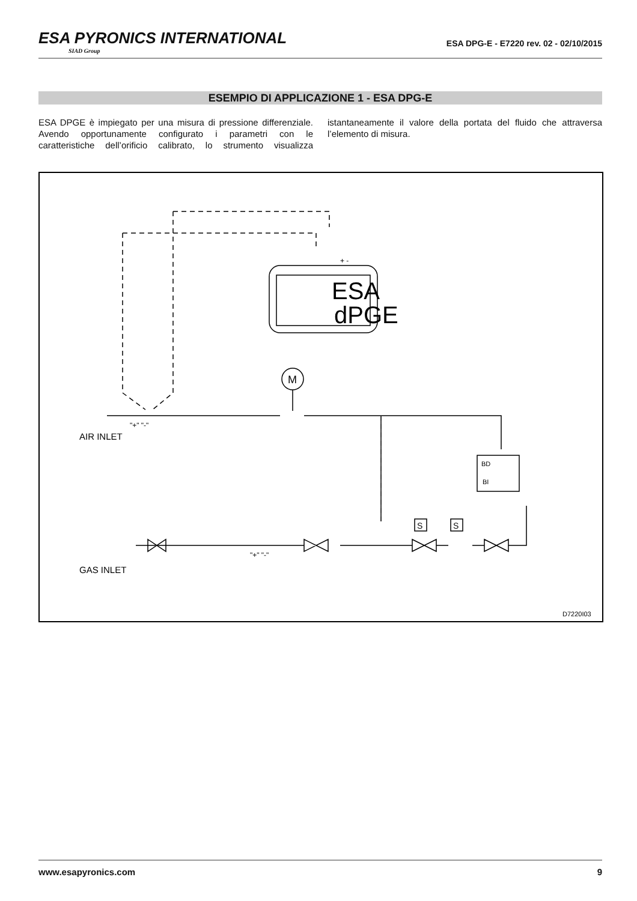ESA PYRONICS INTERNATIONAL
SIAD Group
ESA DPG-E - E7220 rev. 02 - 02/10/2015
ESEMPIO DI APPLICAZIONE 1 - ESA DPG-E
ESA DPGE è impiegato per una misura di pressione differenziale. Avendo opportunamente configurato i parametri con le caratteristiche dell’orificio calibrato, lo strumento visualizza istantaneamente il valore della portata del fluido che attraversa l’elemento di misura.
ESA
dPGE
M
AIR INLET
GAS INLET
"+" "-"
"+" "-"
BD
BI
S
S
+ -
D7220I03
www.esapyronics.com 9